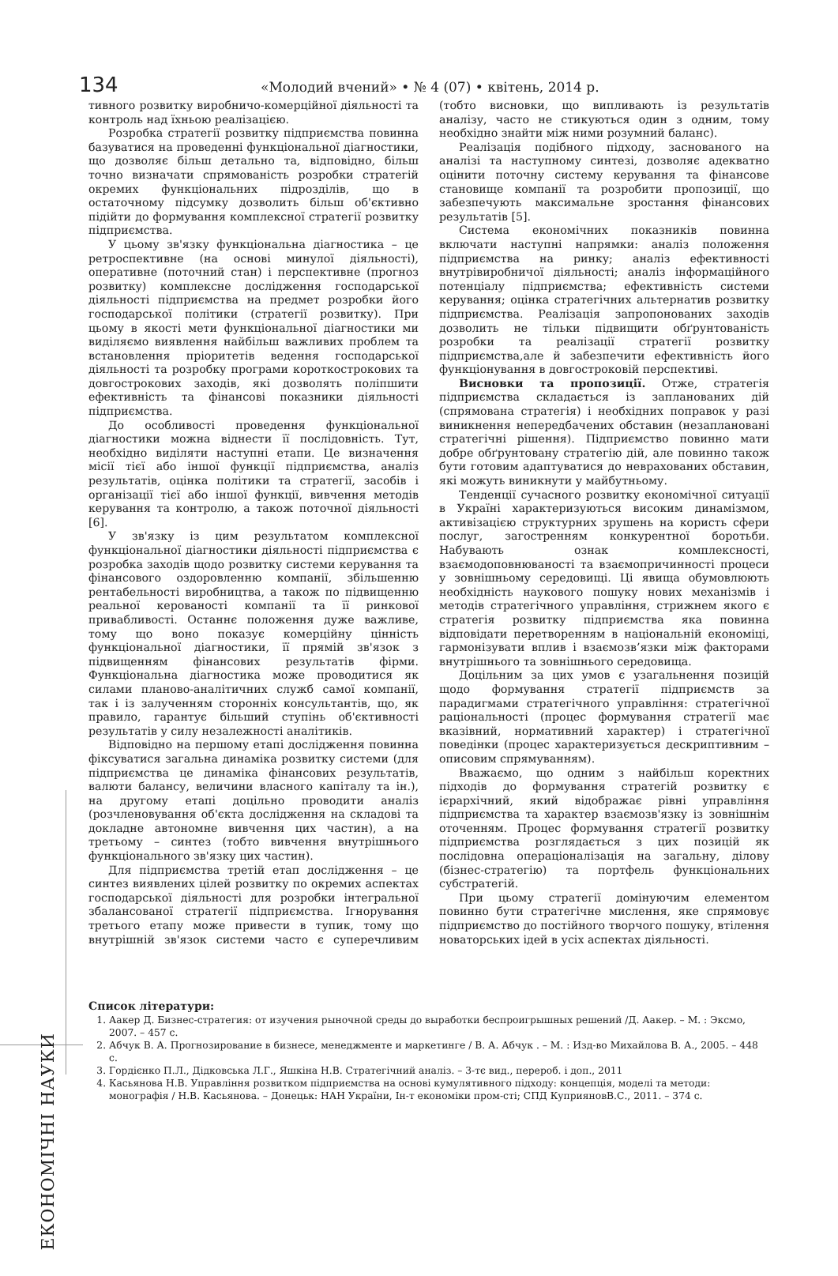134 «Молодий вчений» • № 4 (07) • квітень, 2014 р.
тивного розвитку виробничо-комерційної діяльності та контроль над їхньою реалізацією.
Розробка стратегії розвитку підприємства повинна базуватися на проведенні функціональної діагностики, що дозволяє більш детально та, відповідно, більш точно визначати спрямованість розробки стратегій окремих функціональних підрозділів, що в остаточному підсумку дозволить більш об'єктивно підійти до формування комплексної стратегії розвитку підприємства.
У цьому зв'язку функціональна діагностика – це ретроспективне (на основі минулої діяльності), оперативне (поточний стан) і перспективне (прогноз розвитку) комплексне дослідження господарської діяльності підприємства на предмет розробки його господарської політики (стратегії розвитку). При цьому в якості мети функціональної діагностики ми виділяємо виявлення найбільш важливих проблем та встановлення пріоритетів ведення господарської діяльності та розробку програми короткострокових та довгострокових заходів, які дозволять поліпшити ефективність та фінансові показники діяльності підприємства.
До особливості проведення функціональної діагностики можна віднести її послідовність. Тут, необхідно виділяти наступні етапи. Це визначення місії тієї або іншої функції підприємства, аналіз результатів, оцінка політики та стратегії, засобів і організації тієї або іншої функції, вивчення методів керування та контролю, а також поточної діяльності [6].
У зв'язку із цим результатом комплексної функціональної діагностики діяльності підприємства є розробка заходів щодо розвитку системи керування та фінансового оздоровленню компанії, збільшенню рентабельності виробництва, а також по підвищенню реальної керованості компанії та її ринкової привабливості. Останнє положення дуже важливе, тому що воно показує комерційну цінність функціональної діагностики, її прямій зв'язок з підвищенням фінансових результатів фірми. Функціональна діагностика може проводитися як силами планово-аналітичних служб самої компанії, так і із залученням сторонніх консультантів, що, як правило, гарантує більший ступінь об'єктивності результатів у силу незалежності аналітиків.
Відповідно на першому етапі дослідження повинна фіксуватися загальна динаміка розвитку системи (для підприємства це динаміка фінансових результатів, валюти балансу, величини власного капіталу та ін.), на другому етапі доцільно проводити аналіз (розчленовування об'єкта дослідження на складові та докладне автономне вивчення цих частин), а на третьому – синтез (тобто вивчення внутрішнього функціонального зв'язку цих частин).
Для підприємства третій етап дослідження – це синтез виявлених цілей розвитку по окремих аспектах господарської діяльності для розробки інтегральної збалансованої стратегії підприємства. Ігнорування третього етапу може привести в тупик, тому що внутрішній зв'язок системи часто є суперечливим (тобто висновки, що випливають із результатів аналізу, часто не стикуються один з одним, тому необхідно знайти між ними розумний баланс).
Реалізація подібного підходу, заснованого на аналізі та наступному синтезі, дозволяє адекватно оцінити поточну систему керування та фінансове становище компанії та розробити пропозиції, що забезпечують максимальне зростання фінансових результатів [5].
Система економічних показників повинна включати наступні напрямки: аналіз положення підприємства на ринку; аналіз ефективності внутрівиробничої діяльності; аналіз інформаційного потенціалу підприємства; ефективність системи керування; оцінка стратегічних альтернатив розвитку підприємства. Реалізація запропонованих заходів дозволить не тільки підвищити обґрунтованість розробки та реалізації стратегії розвитку підприємства,але й забезпечити ефективність його функціонування в довгостроковій перспективі.
Висновки та пропозиції. Отже, стратегія підприємства складається із запланованих дій (спрямована стратегія) і необхідних поправок у разі виникнення непередбачених обставин (незаплановані стратегічні рішення). Підприємство повинно мати добре обґрунтовану стратегію дій, але повинно також бути готовим адаптуватися до неврахованих обставин, які можуть виникнути у майбутньому.
Тенденції сучасного розвитку економічної ситуації в Україні характеризуються високим динамізмом, активізацією структурних зрушень на користь сфери послуг, загостренням конкурентної боротьби. Набувають ознак комплексності, взаємодоповнюваності та взаємопричинності процеси у зовнішньому середовищі. Ці явища обумовлюють необхідність наукового пошуку нових механізмів і методів стратегічного управління, стрижнем якого є стратегія розвитку підприємства яка повинна відповідати перетворенням в національній економіці, гармонізувати вплив і взаємозв’язки між факторами внутрішнього та зовнішнього середовища.
Доцільним за цих умов є узагальнення позицій щодо формування стратегії підприємств за парадигмами стратегічного управління: стратегічної раціональності (процес формування стратегії має вказівний, нормативний характер) і стратегічної поведінки (процес характеризується дескриптивним – описовим спрямуванням).
Вважаємо, що одним з найбільш коректних підходів до формування стратегій розвитку є ієрархічний, який відображає рівні управління підприємства та характер взаємозв'язку із зовнішнім оточенням. Процес формування стратегії розвитку підприємства розглядається з цих позицій як послідовна операціоналізація на загальну, ділову (бізнес-стратегію) та портфель функціональних субстратегій.
При цьому стратегії домінуючим елементом повинно бути стратегічне мислення, яке спрямовує підприємство до постійного творчого пошуку, втілення новаторських ідей в усіх аспектах діяльності.
ЕКОНОМІЧНІ НАУКИ
Список літератури:
1. Аакер Д. Бизнес-стратегия: от изучения рыночной среды до выработки беспроигрышных решений /Д. Аакер. – М. : Эксмо, 2007. – 457 с.
2. Абчук В. А. Прогнозирование в бизнесе, менеджменте и маркетинге / В. А. Абчук . – М. : Изд-во Михайлова В. А., 2005. – 448 с.
3. Гордієнко П.Л., Дідковська Л.Г., Яшкіна Н.В. Стратегічний аналіз. – 3-тє вид., перероб. і доп., 2011
4. Касьянова Н.В. Управління розвитком підприємства на основі кумулятивного підходу: концепція, моделі та методи: монографія / Н.В. Касьянова. – Донецьк: НАН України, Ін-т економіки пром-сті; СПД КуприяновВ.С., 2011. – 374 с.